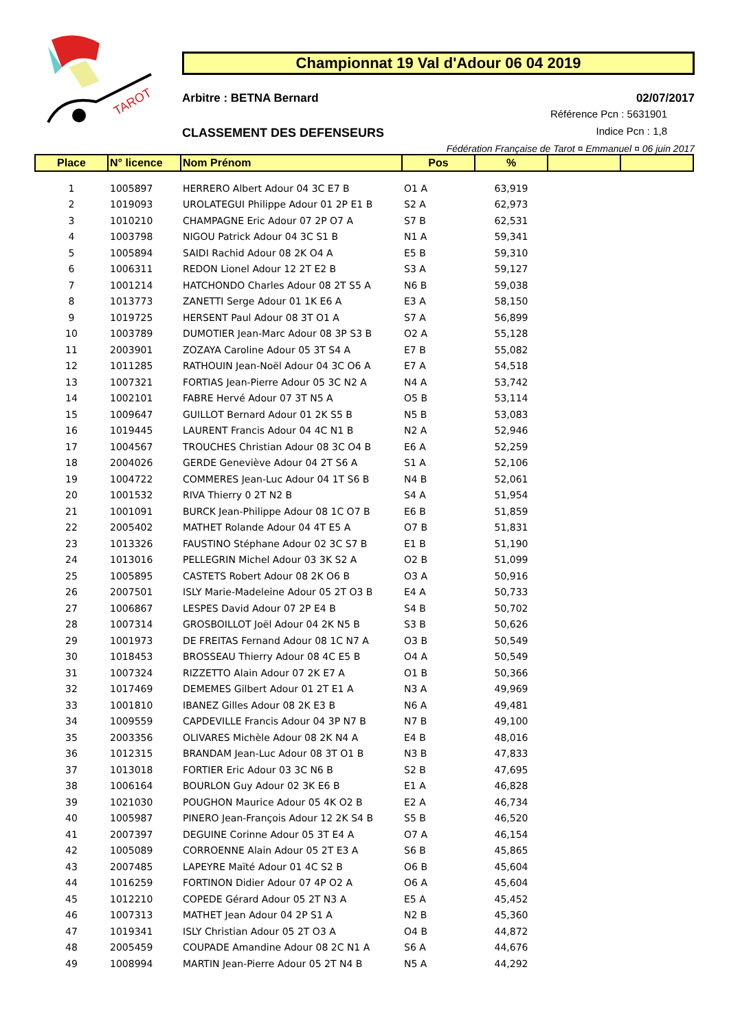TAROT
Championnat 19 Val d'Adour 06 04 2019
Arbitre : BETNA Bernard 02/07/2017
Référence Pcn : 5631901
Indice Pcn : 1,8
CLASSEMENT DES DEFENSEURS
Fédération Française de Tarot ¤ Emmanuel ¤ 06 juin 2017
| Place | N° licence | Nom Prénom | Pos | % | | |
| --- | --- | --- | --- | --- | --- | --- |
| 1 | 1005897 | HERRERO Albert Adour 04 3C E7 B | O1 A | 63,919 | | |
| 2 | 1019093 | UROLATEGUI Philippe Adour 01 2P E1 B | S2 A | 62,973 | | |
| 3 | 1010210 | CHAMPAGNE Eric Adour 07 2P O7 A | S7 B | 62,531 | | |
| 4 | 1003798 | NIGOU Patrick Adour 04 3C S1 B | N1 A | 59,341 | | |
| 5 | 1005894 | SAIDI Rachid Adour 08 2K O4 A | E5 B | 59,310 | | |
| 6 | 1006311 | REDON Lionel Adour 12 2T E2 B | S3 A | 59,127 | | |
| 7 | 1001214 | HATCHONDO Charles Adour 08 2T S5 A | N6 B | 59,038 | | |
| 8 | 1013773 | ZANETTI Serge Adour 01 1K E6 A | E3 A | 58,150 | | |
| 9 | 1019725 | HERSENT Paul Adour 08 3T O1 A | S7 A | 56,899 | | |
| 10 | 1003789 | DUMOTIER Jean-Marc Adour 08 3P S3 B | O2 A | 55,128 | | |
| 11 | 2003901 | ZOZAYA Caroline Adour 05 3T S4 A | E7 B | 55,082 | | |
| 12 | 1011285 | RATHOUIN Jean-Noël Adour 04 3C O6 A | E7 A | 54,518 | | |
| 13 | 1007321 | FORTIAS Jean-Pierre Adour 05 3C N2 A | N4 A | 53,742 | | |
| 14 | 1002101 | FABRE Hervé Adour 07 3T N5 A | O5 B | 53,114 | | |
| 15 | 1009647 | GUILLOT Bernard Adour 01 2K S5 B | N5 B | 53,083 | | |
| 16 | 1019445 | LAURENT Francis Adour 04 4C N1 B | N2 A | 52,946 | | |
| 17 | 1004567 | TROUCHES Christian Adour 08 3C O4 B | E6 A | 52,259 | | |
| 18 | 2004026 | GERDE Geneviève Adour 04 2T S6 A | S1 A | 52,106 | | |
| 19 | 1004722 | COMMERES Jean-Luc Adour 04 1T S6 B | N4 B | 52,061 | | |
| 20 | 1001532 | RIVA Thierry 0 2T N2 B | S4 A | 51,954 | | |
| 21 | 1001091 | BURCK Jean-Philippe Adour 08 1C O7 B | E6 B | 51,859 | | |
| 22 | 2005402 | MATHET Rolande Adour 04 4T E5 A | O7 B | 51,831 | | |
| 23 | 1013326 | FAUSTINO Stéphane Adour 02 3C S7 B | E1 B | 51,190 | | |
| 24 | 1013016 | PELLEGRIN Michel Adour 03 3K S2 A | O2 B | 51,099 | | |
| 25 | 1005895 | CASTETS Robert Adour 08 2K O6 B | O3 A | 50,916 | | |
| 26 | 2007501 | ISLY Marie-Madeleine Adour 05 2T O3 B | E4 A | 50,733 | | |
| 27 | 1006867 | LESPES David Adour 07 2P E4 B | S4 B | 50,702 | | |
| 28 | 1007314 | GROSBOILLOT Joël Adour 04 2K N5 B | S3 B | 50,626 | | |
| 29 | 1001973 | DE FREITAS Fernand Adour 08 1C N7 A | O3 B | 50,549 | | |
| 30 | 1018453 | BROSSEAU Thierry Adour 08 4C E5 B | O4 A | 50,549 | | |
| 31 | 1007324 | RIZZETTO Alain Adour 07 2K E7 A | O1 B | 50,366 | | |
| 32 | 1017469 | DEMEMES Gilbert Adour 01 2T E1 A | N3 A | 49,969 | | |
| 33 | 1001810 | IBANEZ Gilles Adour 08 2K E3 B | N6 A | 49,481 | | |
| 34 | 1009559 | CAPDEVILLE Francis Adour 04 3P N7 B | N7 B | 49,100 | | |
| 35 | 2003356 | OLIVARES Michèle Adour 08 2K N4 A | E4 B | 48,016 | | |
| 36 | 1012315 | BRANDAM Jean-Luc Adour 08 3T O1 B | N3 B | 47,833 | | |
| 37 | 1013018 | FORTIER Eric Adour 03 3C N6 B | S2 B | 47,695 | | |
| 38 | 1006164 | BOURLON Guy Adour 02 3K E6 B | E1 A | 46,828 | | |
| 39 | 1021030 | POUGHON Maurice Adour 05 4K O2 B | E2 A | 46,734 | | |
| 40 | 1005987 | PINERO Jean-François Adour 12 2K S4 B | S5 B | 46,520 | | |
| 41 | 2007397 | DEGUINE Corinne Adour 05 3T E4 A | O7 A | 46,154 | | |
| 42 | 1005089 | CORROENNE Alain Adour 05 2T E3 A | S6 B | 45,865 | | |
| 43 | 2007485 | LAPEYRE Maïté Adour 01 4C S2 B | O6 B | 45,604 | | |
| 44 | 1016259 | FORTINON Didier Adour 07 4P O2 A | O6 A | 45,604 | | |
| 45 | 1012210 | COPEDE Gérard Adour 05 2T N3 A | E5 A | 45,452 | | |
| 46 | 1007313 | MATHET Jean Adour 04 2P S1 A | N2 B | 45,360 | | |
| 47 | 1019341 | ISLY Christian Adour 05 2T O3 A | O4 B | 44,872 | | |
| 48 | 2005459 | COUPADE Amandine Adour 08 2C N1 A | S6 A | 44,676 | | |
| 49 | 1008994 | MARTIN Jean-Pierre Adour 05 2T N4 B | N5 A | 44,292 | | |